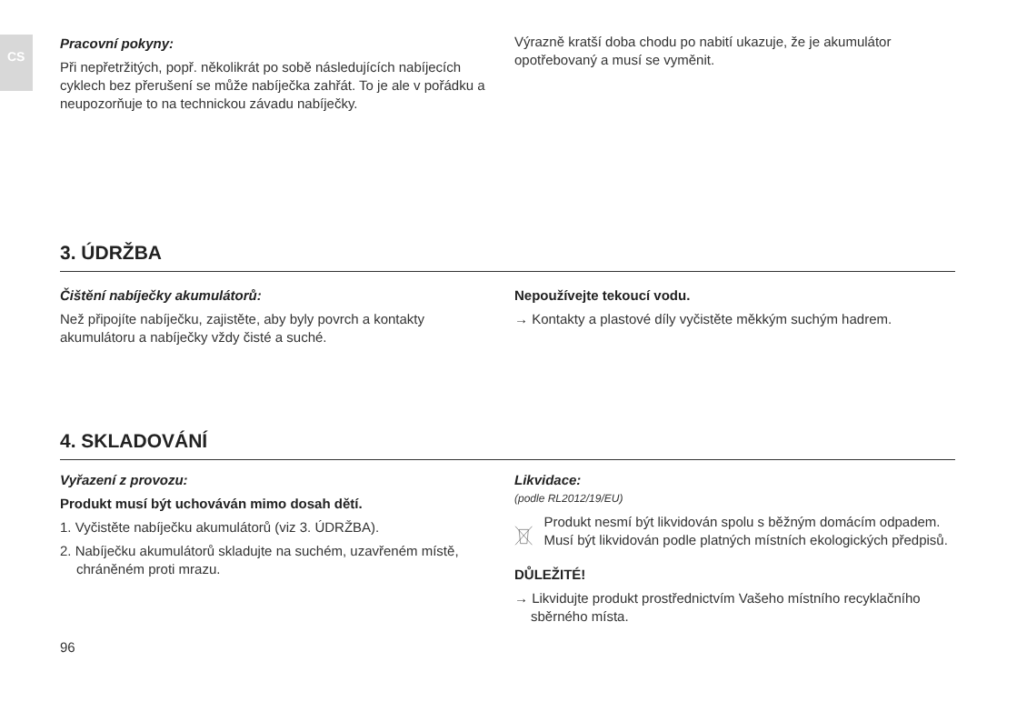CS
Pracovní pokyny:
Při nepřetržitých, popř. několikrát po sobě následujících nabíjecích cyklech bez přerušení se může nabíječka zahřát. To je ale v pořádku a neupozorňuje to na technickou závadu nabíječky.
Výrazně kratší doba chodu po nabití ukazuje, že je akumulátor opotřebovaný a musí se vyměnit.
3. ÚDRŽBA
Čištění nabíječky akumulátorů:
Než připojíte nabíječku, zajistěte, aby byly povrch a kontakty akumulátoru a nabíječky vždy čisté a suché.
Nepoužívejte tekoucí vodu.
→ Kontakty a plastové díly vyčistěte měkkým suchým hadrem.
4. SKLADOVÁNÍ
Vyřazení z provozu:
Produkt musí být uchováván mimo dosah dětí.
1. Vyčistěte nabíječku akumulátorů (viz 3. ÚDRŽBA).
2. Nabíječku akumulátorů skladujte na suchém, uzavřeném místě, chráněném proti mrazu.
Likvidace:
(podle RL2012/19/EU)
Produkt nesmí být likvidován spolu s běžným domácím odpadem. Musí být likvidován podle platných místních ekologických předpisů.
DŮLEŽITÉ!
→ Likvidujte produkt prostřednictvím Vašeho místního recyklačního sběrného místa.
96